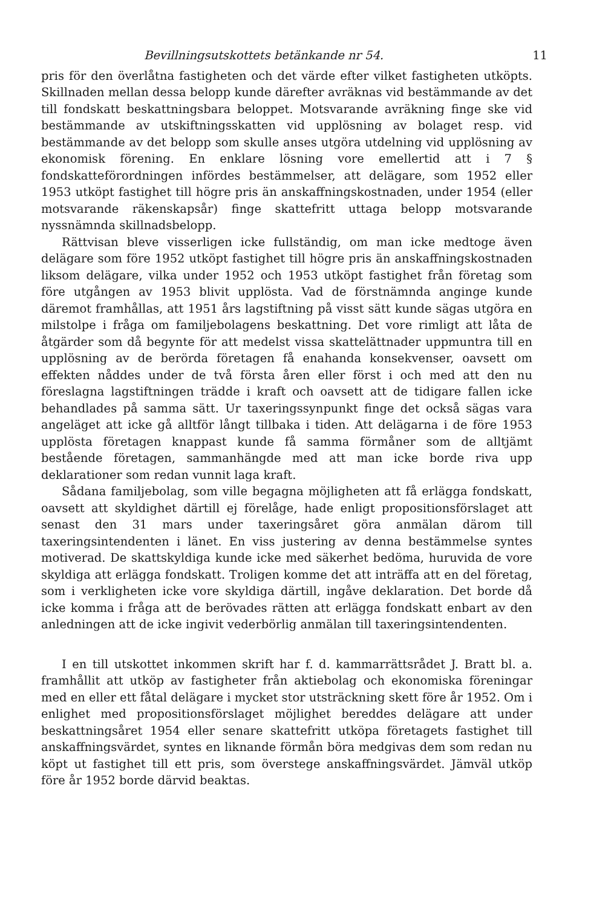Bevillningsutskottets betänkande nr 54. 11
pris för den överlåtna fastigheten och det värde efter vilket fastigheten utköpts. Skillnaden mellan dessa belopp kunde därefter avräknas vid bestämmande av det till fondskatt beskattningsbara beloppet. Motsvarande avräkning finge ske vid bestämmande av utskiftningsskatten vid upplösning av bolaget resp. vid bestämmande av det belopp som skulle anses utgöra utdelning vid upplösning av ekonomisk förening. En enklare lösning vore emellertid att i 7 § fondskatteförordningen infördes bestämmelser, att delägare, som 1952 eller 1953 utköpt fastighet till högre pris än anskaffningskostnaden, under 1954 (eller motsvarande räkenskapsår) finge skattefritt uttaga belopp motsvarande nyssnämnda skillnadsbelopp.
Rättvisan bleve visserligen icke fullständig, om man icke medtoge även delägare som före 1952 utköpt fastighet till högre pris än anskaffningskostnaden liksom delägare, vilka under 1952 och 1953 utköpt fastighet från företag som före utgången av 1953 blivit upplösta. Vad de förstnämnda anginge kunde däremot framhållas, att 1951 års lagstiftning på visst sätt kunde sägas utgöra en milstolpe i fråga om familjebolagens beskattning. Det vore rimligt att låta de åtgärder som då begynte för att medelst vissa skattelättnader uppmuntra till en upplösning av de berörda företagen få enahanda konsekvenser, oavsett om effekten nåddes under de två första åren eller först i och med att den nu föreslagna lagstiftningen trädde i kraft och oavsett att de tidigare fallen icke behandlades på samma sätt. Ur taxeringssynpunkt finge det också sägas vara angeläget att icke gå alltför långt tillbaka i tiden. Att delägarna i de före 1953 upplösta företagen knappast kunde få samma förmåner som de alltjämt bestående företagen, sammanhängde med att man icke borde riva upp deklarationer som redan vunnit laga kraft.
Sådana familjebolag, som ville begagna möjligheten att få erlägga fondskatt, oavsett att skyldighet därtill ej förelåge, hade enligt propositionsförslaget att senast den 31 mars under taxeringsåret göra anmälan därom till taxeringsintendenten i länet. En viss justering av denna bestämmelse syntes motiverad. De skattskyldiga kunde icke med säkerhet bedöma, huruvida de vore skyldiga att erlägga fondskatt. Troligen komme det att inträffa att en del företag, som i verkligheten icke vore skyldiga därtill, ingåve deklaration. Det borde då icke komma i fråga att de berövades rätten att erlägga fondskatt enbart av den anledningen att de icke ingivit vederbörlig anmälan till taxeringsintendenten.
I en till utskottet inkommen skrift har f. d. kammarrättsrådet J. Bratt bl. a. framhållit att utköp av fastigheter från aktiebolag och ekonomiska föreningar med en eller ett fåtal delägare i mycket stor utsträckning skett före år 1952. Om i enlighet med propositionsförslaget möjlighet bereddes delägare att under beskattningsåret 1954 eller senare skattefritt utköpa företagets fastighet till anskaffningsvärdet, syntes en liknande förmån böra medgivas dem som redan nu köpt ut fastighet till ett pris, som överstege anskaffningsvärdet. Jämväl utköp före år 1952 borde därvid beaktas.